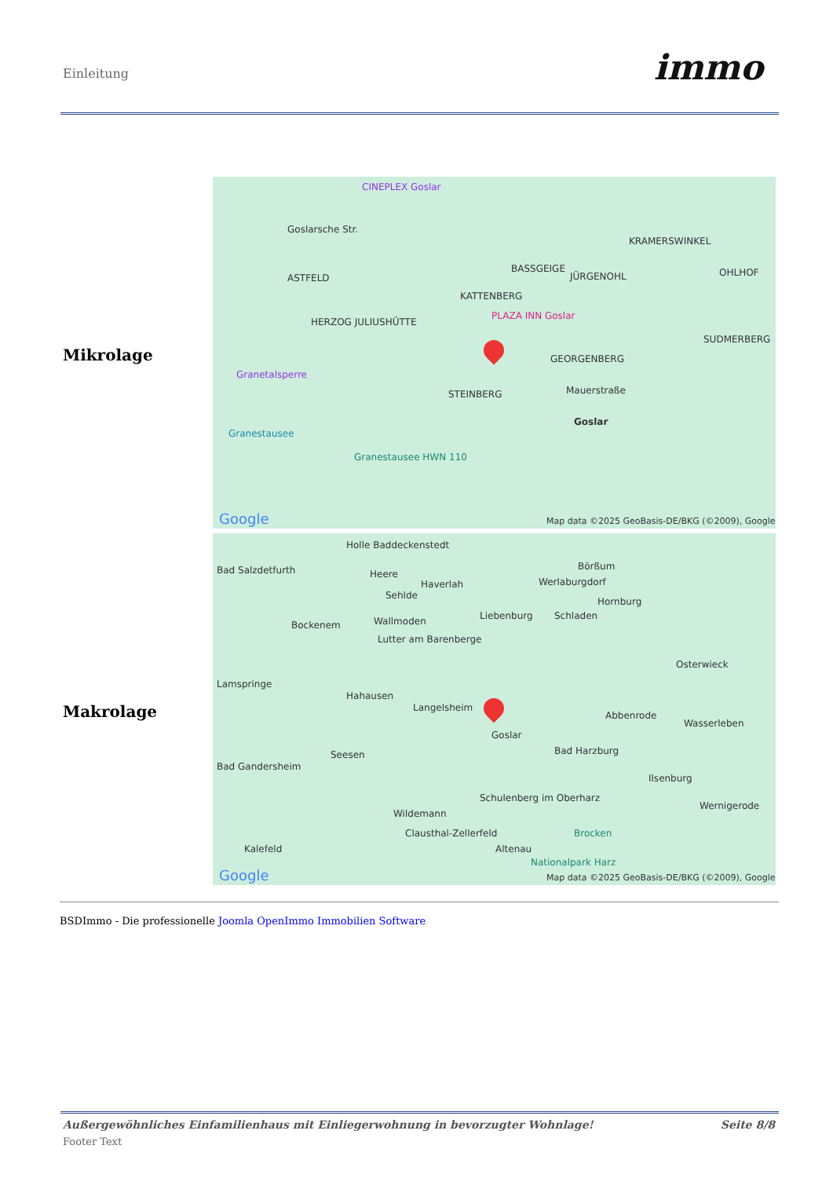Einleitung immo
| Mikrolage | CINEPLEX Goslar Goslarsche Str. ASTFELD BASSGEIGE JÜRGENOHL KRAMERSWINKEL OHLHOF KATTENBERG PLAZA INN Goslar SUDMERBERG HERZOG JULIUSHÜTTE GEORGENBERG Granetalsperre STEINBERG Mauerstraße Goslar Granestausee Granestausee HWN 110 Google Map data ©2025 GeoBasis-DE/BKG (©2009), Google |
| Makrolage | Holle Baddeckenstedt Bad Salzdetfurth Heere Haverlah Sehlde Börßum Werlaburgdorf Hornburg Liebenburg Schladen Bockenem Wallmoden Lutter am Barenberge Lamspringe Osterwieck Hahausen Langelsheim Abbenrode Wasserleben Goslar Seesen Bad Harzburg Bad Gandersheim Ilsenburg Schulenberg im Oberharz Wildemann Wernigerode Clausthal-Zellerfeld Brocken Kalefeld Altenau Nationalpark Harz Google Map data ©2025 GeoBasis-DE/BKG (©2009), Google |
BSDImmo - Die professionelle Joomla OpenImmo Immobilien Software
Außergewöhnliches Einfamilienhaus mit Einliegerwohnung in bevorzugter Wohnlage!
Seite 8/8
Footer Text